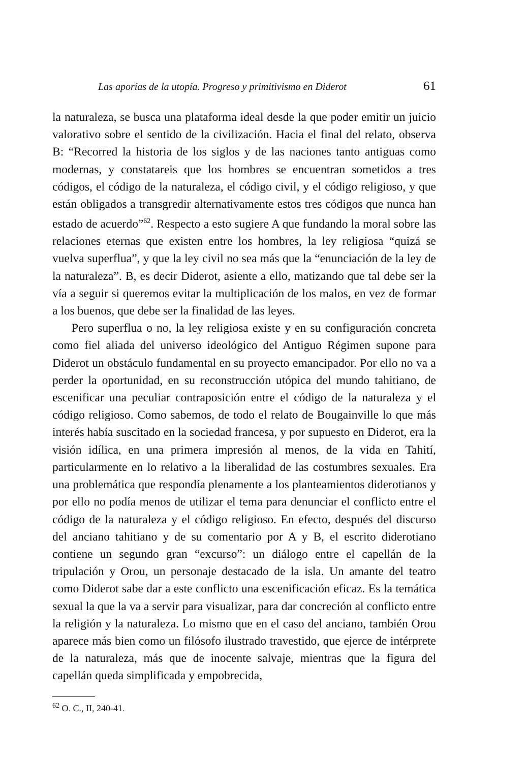Las aporías de la utopía. Progreso y primitivismo en Diderot 61
la naturaleza, se busca una plataforma ideal desde la que poder emitir un juicio valorativo sobre el sentido de la civilización. Hacia el final del relato, observa B: “Recorred la historia de los siglos y de las naciones tanto antiguas como modernas, y constatareis que los hombres se encuentran sometidos a tres códigos, el código de la naturaleza, el código civil, y el código religioso, y que están obligados a transgredir alternativamente estos tres códigos que nunca han estado de acuerdo”<sup>62</sup>. Respecto a esto sugiere A que fundando la moral sobre las relaciones eternas que existen entre los hombres, la ley religiosa “quizá se vuelva superflua”, y que la ley civil no sea más que la “enunciación de la ley de la naturaleza”. B, es decir Diderot, asiente a ello, matizando que tal debe ser la vía a seguir si queremos evitar la multiplicación de los malos, en vez de formar a los buenos, que debe ser la finalidad de las leyes.
Pero superflua o no, la ley religiosa existe y en su configuración concreta como fiel aliada del universo ideológico del Antiguo Régimen supone para Diderot un obstáculo fundamental en su proyecto emancipador. Por ello no va a perder la oportunidad, en su reconstrucción utópica del mundo tahitiano, de escenificar una peculiar contraposición entre el código de la naturaleza y el código religioso. Como sabemos, de todo el relato de Bougainville lo que más interés había suscitado en la sociedad francesa, y por supuesto en Diderot, era la visión idílica, en una primera impresión al menos, de la vida en Tahití, particularmente en lo relativo a la liberalidad de las costumbres sexuales. Era una problemática que respondía plenamente a los planteamientos diderotianos y por ello no podía menos de utilizar el tema para denunciar el conflicto entre el código de la naturaleza y el código religioso. En efecto, después del discurso del anciano tahitiano y de su comentario por A y B, el escrito diderotiano contiene un segundo gran “excurso”: un diálogo entre el capellán de la tripulación y Orou, un personaje destacado de la isla. Un amante del teatro como Diderot sabe dar a este conflicto una escenificación eficaz. Es la temática sexual la que la va a servir para visualizar, para dar concreción al conflicto entre la religión y la naturaleza. Lo mismo que en el caso del anciano, también Orou aparece más bien como un filósofo ilustrado travestido, que ejerce de intérprete de la naturaleza, más que de inocente salvaje, mientras que la figura del capellán queda simplificada y empobrecida,
<sup>62</sup> O. C., II, 240-41.